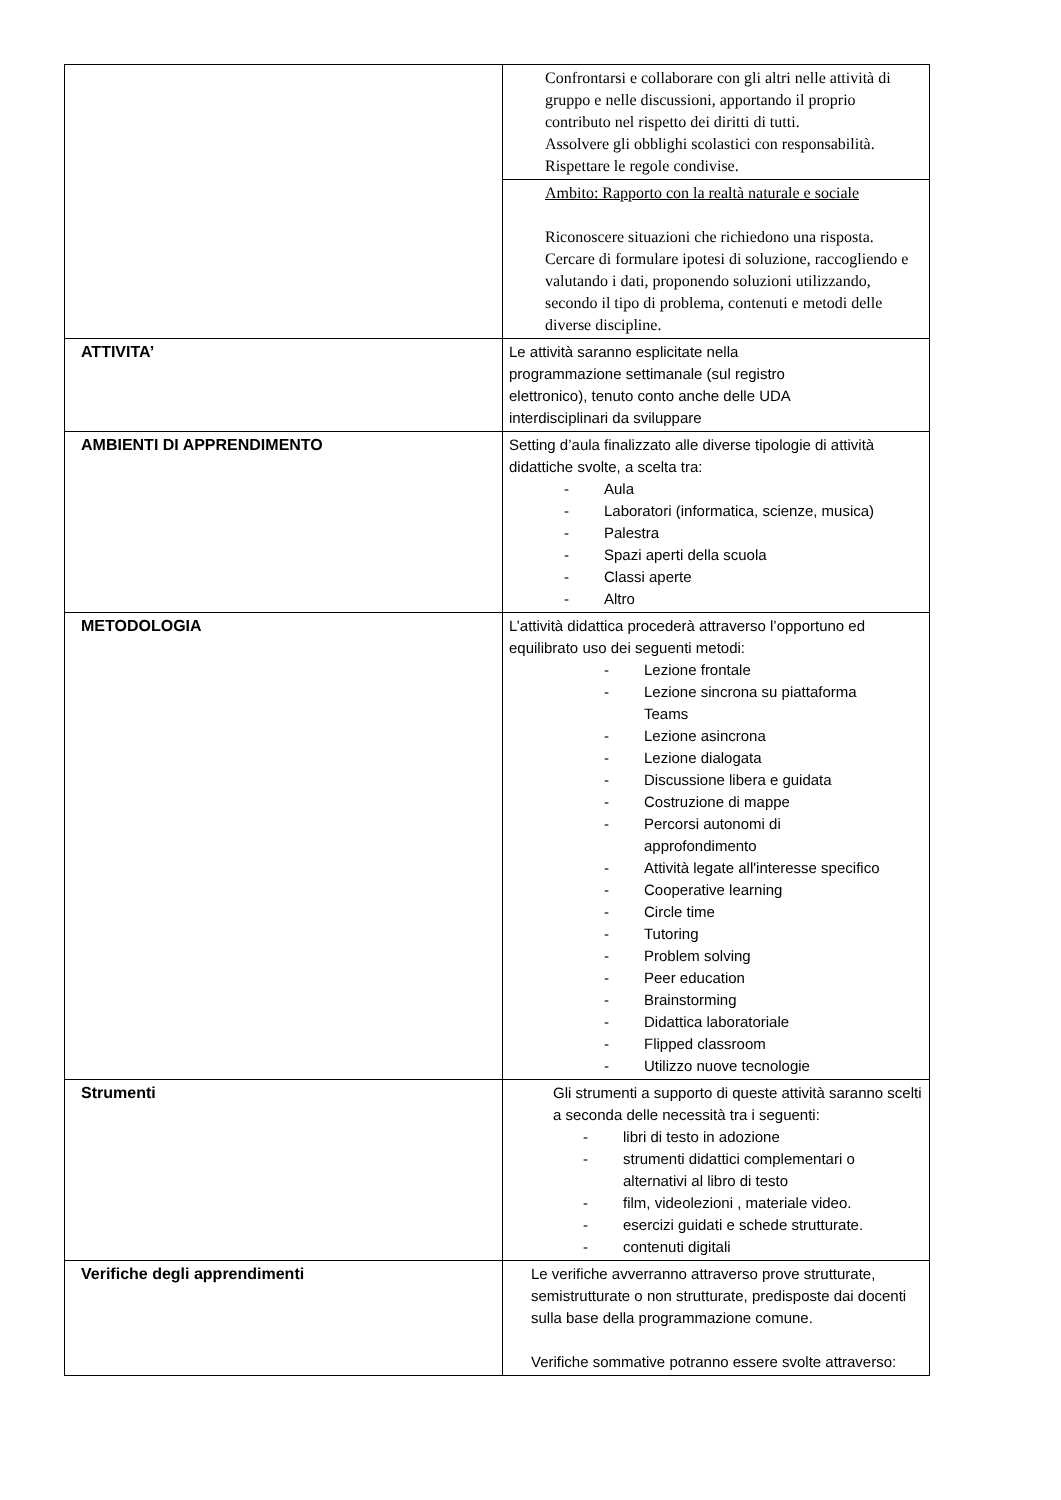| | Confrontarsi e collaborare con gli altri nelle attività di gruppo e nelle discussioni, apportando il proprio contributo nel rispetto dei diritti di tutti. Assolvere gli obblighi scolastici con responsabilità. Rispettare le regole condivise. |
| | Ambito: Rapporto con la realtà naturale e sociale Riconoscere situazioni che richiedono una risposta. Cercare di formulare ipotesi di soluzione, raccogliendo e valutando i dati, proponendo soluzioni utilizzando, secondo il tipo di problema, contenuti e metodi delle diverse discipline. |
| ATTIVITA’ | Le attività saranno esplicitate nella programmazione settimanale (sul registro elettronico), tenuto conto anche delle UDA interdisciplinari da sviluppare |
| AMBIENTI DI APPRENDIMENTO | Setting d’aula finalizzato alle diverse tipologie di attività didattiche svolte, a scelta tra: - Aula - Laboratori (informatica, scienze, musica) - Palestra - Spazi aperti della scuola - Classi aperte - Altro |
| METODOLOGIA | L’attività didattica procederà attraverso l’opportuno ed equilibrato uso dei seguenti metodi: - Lezione frontale - Lezione sincrona su piattaforma Teams - Lezione asincrona - Lezione dialogata - Discussione libera e guidata - Costruzione di mappe - Percorsi autonomi di approfondimento - Attività legate all'interesse specifico - Cooperative learning - Circle time - Tutoring - Problem solving - Peer education - Brainstorming - Didattica laboratoriale - Flipped classroom - Utilizzo nuove tecnologie |
| Strumenti | Gli strumenti a supporto di queste attività saranno scelti a seconda delle necessità tra i seguenti: - libri di testo in adozione - strumenti didattici complementari o alternativi al libro di testo - film, videolezioni , materiale video. - esercizi guidati e schede strutturate. - contenuti digitali |
| Verifiche degli apprendimenti | Le verifiche avverranno attraverso prove strutturate, semistrutturate o non strutturate, predisposte dai docenti sulla base della programmazione comune. Verifiche sommative potranno essere svolte attraverso: |